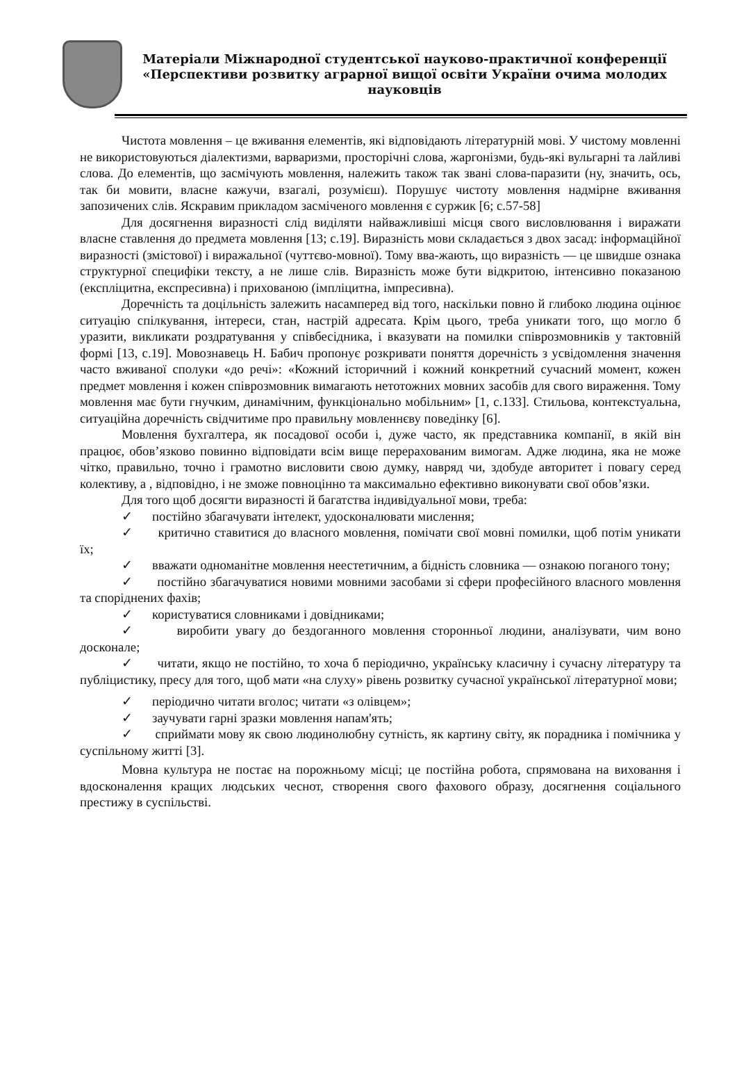Матеріали Міжнародної студентської науково-практичної конференції
«Перспективи розвитку аграрної вищої освіти України очима молодих науковців
Чистота мовлення – це вживання елементів, які відповідають літературній мові. У чистому мовленні не використовуються діалектизми, варваризми, просторічні слова, жаргонізми, будь-які вульгарні та лайливі слова. До елементів, що засмічують мовлення, належить також так звані слова-паразити (ну, значить, ось, так би мовити, власне кажучи, взагалі, розумієш). Порушує чистоту мовлення надмірне вживання запозичених слів. Яскравим прикладом засміченого мовлення є суржик [6; с.57-58]
Для досягнення виразності слід виділяти найважливіші місця свого висловлювання і виражати власне ставлення до предмета мовлення [13; с.19]. Виразність мови складається з двох засад: інформаційної виразності (змістової) і виражальної (чуттєво-мовної). Тому вва-жають, що виразність — це швидше ознака структурної специфіки тексту, а не лише слів. Виразність може бути відкритою, інтенсивно показаною (експліцитна, експресивна) і прихованою (імпліцитна, імпресивна).
Доречність та доцільність залежить насамперед від того, наскільки повно й глибоко людина оцінює ситуацію спілкування, інтереси, стан, настрій адресата. Крім цього, треба уникати того, що могло б уразити, викликати роздратування у співбесідника, і вказувати на помилки співрозмовників у тактовній формі [13, с.19]. Мовознавець Н. Бабич пропонує розкривати поняття доречність з усвідомлення значення часто вживаної сполуки «до речі»: «Кожний історичний і кожний конкретний сучасний момент, кожен предмет мовлення і кожен співрозмовник вимагають нетотожних мовних засобів для свого вираження. Тому мовлення має бути гнучким, динамічним, функціонально мобільним» [1, с.133]. Стильова, контекстуальна, ситуаційна доречність свідчитиме про правильну мовленнєву поведінку [6].
Мовлення бухгалтера, як посадової особи і, дуже часто, як представника компанії, в якій він працює, обов’язково повинно відповідати всім вище перерахованим вимогам. Адже людина, яка не може чітко, правильно, точно і грамотно висловити свою думку, навряд чи, здобуде авторитет і повагу серед колективу, а , відповідно, і не зможе повноцінно та максимально ефективно виконувати свої обов’язки.
Для того щоб досягти виразності й багатства індивідуальної мови, треба:
✓ постійно збагачувати інтелект, удосконалювати мислення;
✓ критично ставитися до власного мовлення, помічати свої мовні помилки, щоб потім уникати їх;
✓ вважати одноманітне мовлення неестетичним, а бідність словника — ознакою поганого тону;
✓ постійно збагачуватися новими мовними засобами зі сфери професійного власного мовлення та споріднених фахів;
✓ користуватися словниками і довідниками;
✓ виробити увагу до бездоганного мовлення сторонньої людини, аналізувати, чим воно досконале;
✓ читати, якщо не постійно, то хоча б періодично, українську класичну і сучасну літературу та публіцистику, пресу для того, щоб мати «на слуху» рівень розвитку сучасної української літературної мови;
✓ періодично читати вголос; читати «з олівцем»;
✓ заучувати гарні зразки мовлення напам'ять;
✓ сприймати мову як свою людинолюбну сутність, як картину світу, як порадника і помічника у суспільному житті [3].
Мовна культура не постає на порожньому місці; це постійна робота, спрямована на виховання і вдосконалення кращих людських чеснот, створення свого фахового образу, досягнення соціального престижу в суспільстві.